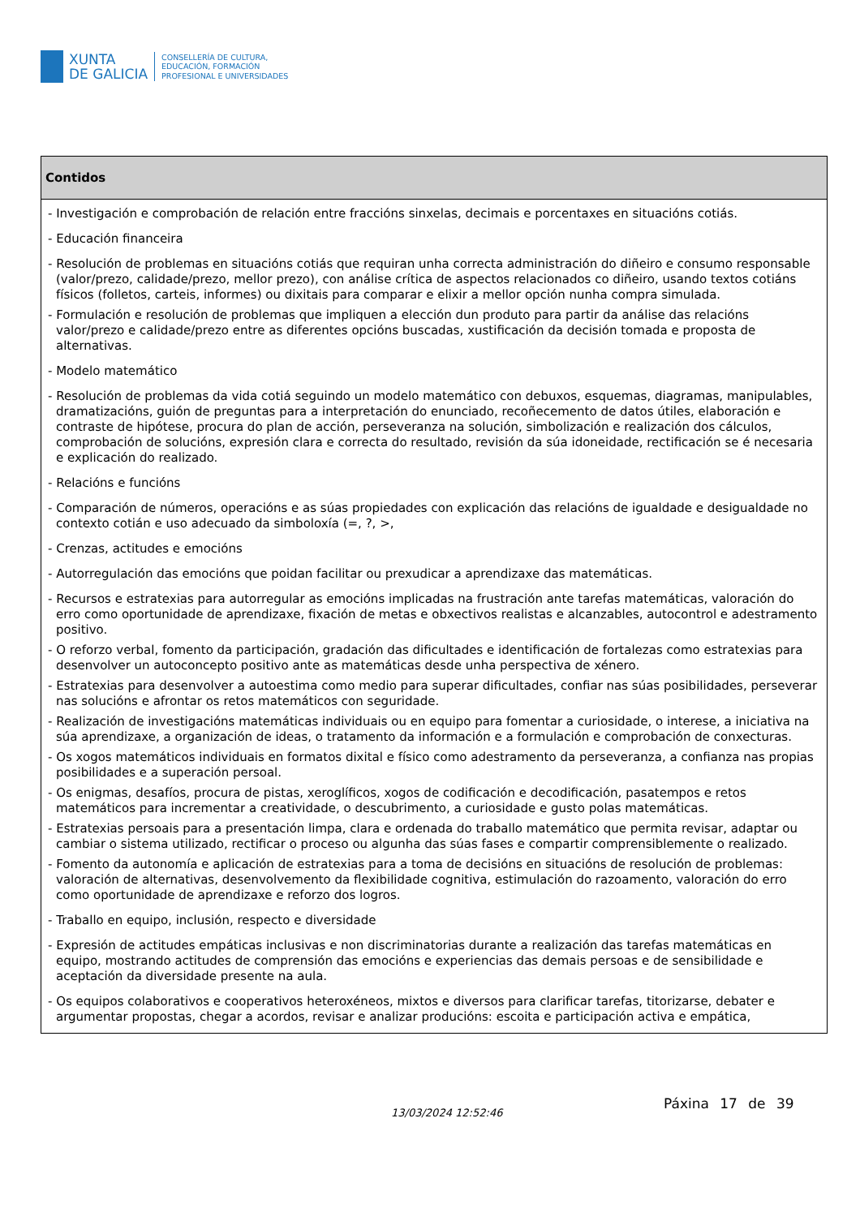XUNTA
DE GALICIA
CONSELLERÍA DE CULTURA,
EDUCACIÓN, FORMACIÓN
PROFESIONAL E UNIVERSIDADES
| Contidos |
| --- |
| - Investigación e comprobación de relación entre fraccións sinxelas, decimais e porcentaxes en situacións cotiás. - Educación financeira - Resolución de problemas en situacións cotiás que requiran unha correcta administración do diñeiro e consumo responsable (valor/prezo, calidade/prezo, mellor prezo), con análise crítica de aspectos relacionados co diñeiro, usando textos cotiáns físicos (folletos, carteis, informes) ou dixitais para comparar e elixir a mellor opción nunha compra simulada. - Formulación e resolución de problemas que impliquen a elección dun produto para partir da análise das relacións valor/prezo e calidade/prezo entre as diferentes opcións buscadas, xustificación da decisión tomada e proposta de alternativas. - Modelo matemático - Resolución de problemas da vida cotiá seguindo un modelo matemático con debuxos, esquemas, diagramas, manipulables, dramatizacións, guión de preguntas para a interpretación do enunciado, recoñecemento de datos útiles, elaboración e contraste de hipótese, procura do plan de acción, perseveranza na solución, simbolización e realización dos cálculos, comprobación de solucións, expresión clara e correcta do resultado, revisión da súa idoneidade, rectificación se é necesaria e explicación do realizado. - Relacións e funcións - Comparación de números, operacións e as súas propiedades con explicación das relacións de igualdade e desigualdade no contexto cotián e uso adecuado da simboloxía (=, ?, >, - Crenzas, actitudes e emocións - Autorregulación das emocións que poidan facilitar ou prexudicar a aprendizaxe das matemáticas. - Recursos e estratexias para autorregular as emocións implicadas na frustración ante tarefas matemáticas, valoración do erro como oportunidade de aprendizaxe, fixación de metas e obxectivos realistas e alcanzables, autocontrol e adestramento positivo. - O reforzo verbal, fomento da participación, gradación das dificultades e identificación de fortalezas como estratexias para desenvolver un autoconcepto positivo ante as matemáticas desde unha perspectiva de xénero. - Estratexias para desenvolver a autoestima como medio para superar dificultades, confiar nas súas posibilidades, perseverar nas solucións e afrontar os retos matemáticos con seguridade. - Realización de investigacións matemáticas individuais ou en equipo para fomentar a curiosidade, o interese, a iniciativa na súa aprendizaxe, a organización de ideas, o tratamento da información e a formulación e comprobación de conxecturas. - Os xogos matemáticos individuais en formatos dixital e físico como adestramento da perseveranza, a confianza nas propias posibilidades e a superación persoal. - Os enigmas, desafíos, procura de pistas, xeroglíficos, xogos de codificación e decodificación, pasatempos e retos matemáticos para incrementar a creatividade, o descubrimento, a curiosidade e gusto polas matemáticas. - Estratexias persoais para a presentación limpa, clara e ordenada do traballo matemático que permita revisar, adaptar ou cambiar o sistema utilizado, rectificar o proceso ou algunha das súas fases e compartir comprensiblemente o realizado. - Fomento da autonomía e aplicación de estratexias para a toma de decisións en situacións de resolución de problemas: valoración de alternativas, desenvolvemento da flexibilidade cognitiva, estimulación do razoamento, valoración do erro como oportunidade de aprendizaxe e reforzo dos logros. - Traballo en equipo, inclusión, respecto e diversidade - Expresión de actitudes empáticas inclusivas e non discriminatorias durante a realización das tarefas matemáticas en equipo, mostrando actitudes de comprensión das emocións e experiencias das demais persoas e de sensibilidade e aceptación da diversidade presente na aula. - Os equipos colaborativos e cooperativos heteroxéneos, mixtos e diversos para clarificar tarefas, titorizarse, debater e argumentar propostas, chegar a acordos, revisar e analizar producións: escoita e participación activa e empática, |
13/03/2024 12:52:46
Páxina 17 de 39